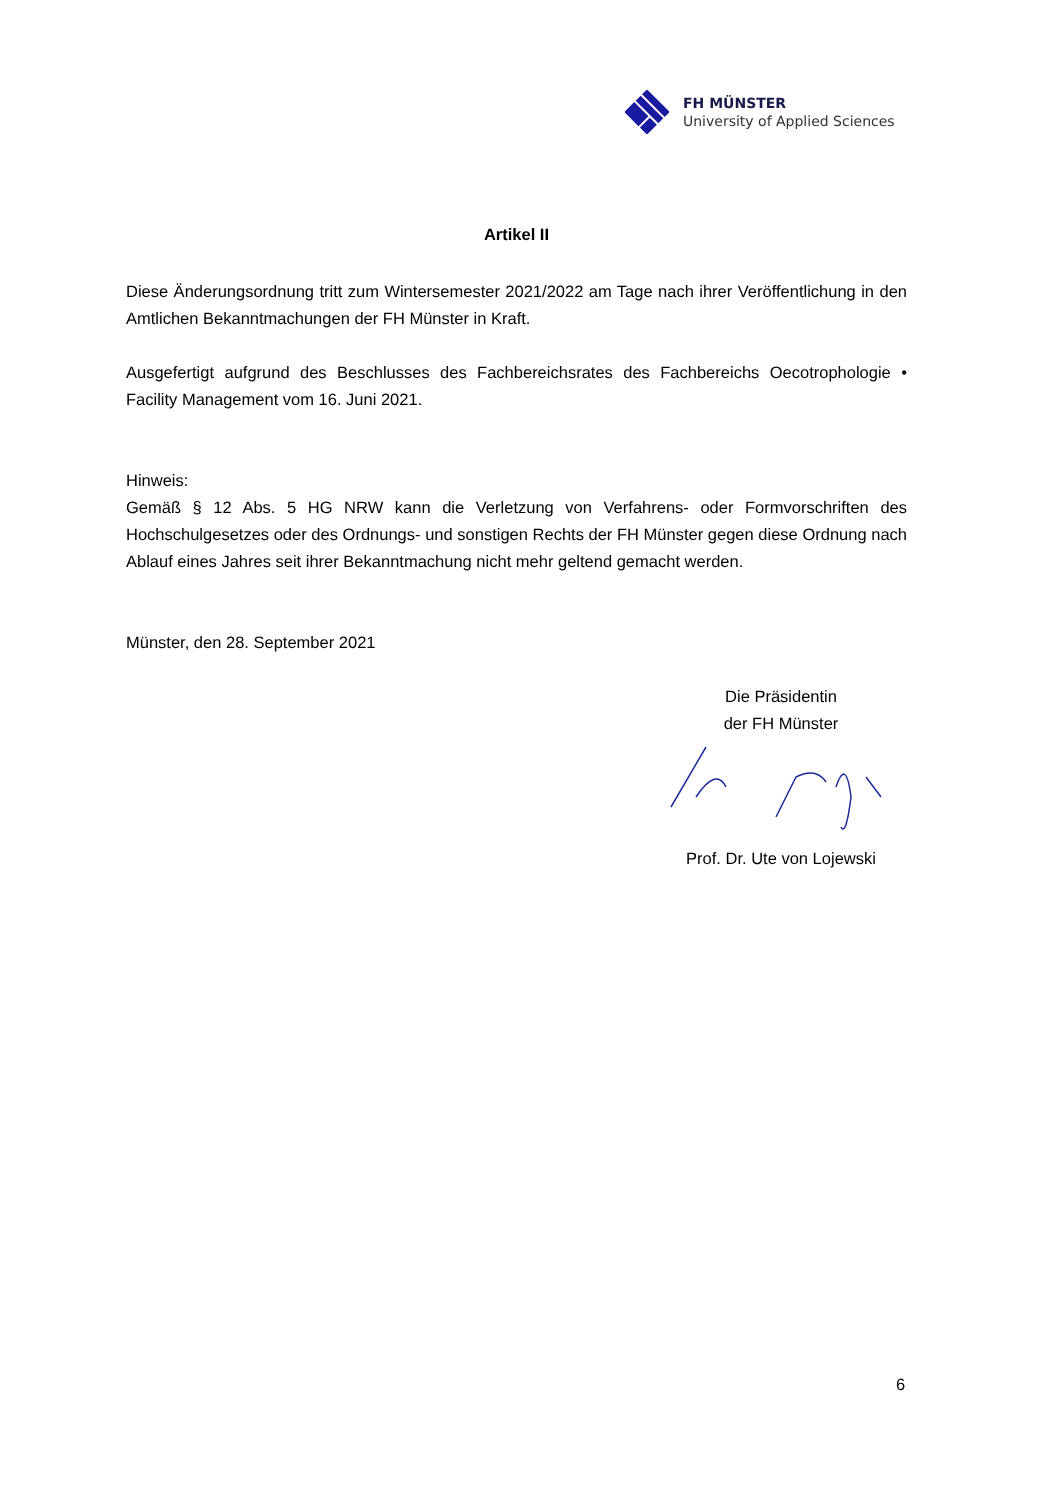FH MÜNSTER
University of Applied Sciences
Artikel II
Diese Änderungsordnung tritt zum Wintersemester 2021/2022 am Tage nach ihrer Veröffentlichung in den Amtlichen Bekanntmachungen der FH Münster in Kraft.
Ausgefertigt aufgrund des Beschlusses des Fachbereichsrates des Fachbereichs Oecotrophologie • Facility Management vom 16. Juni 2021.
Hinweis:
Gemäß § 12 Abs. 5 HG NRW kann die Verletzung von Verfahrens- oder Formvorschriften des Hochschulgesetzes oder des Ordnungs- und sonstigen Rechts der FH Münster gegen diese Ordnung nach Ablauf eines Jahres seit ihrer Bekanntmachung nicht mehr geltend gemacht werden.
Münster, den 28. September 2021
Die Präsidentin
der FH Münster Prof. Dr. Ute von Lojewski
6